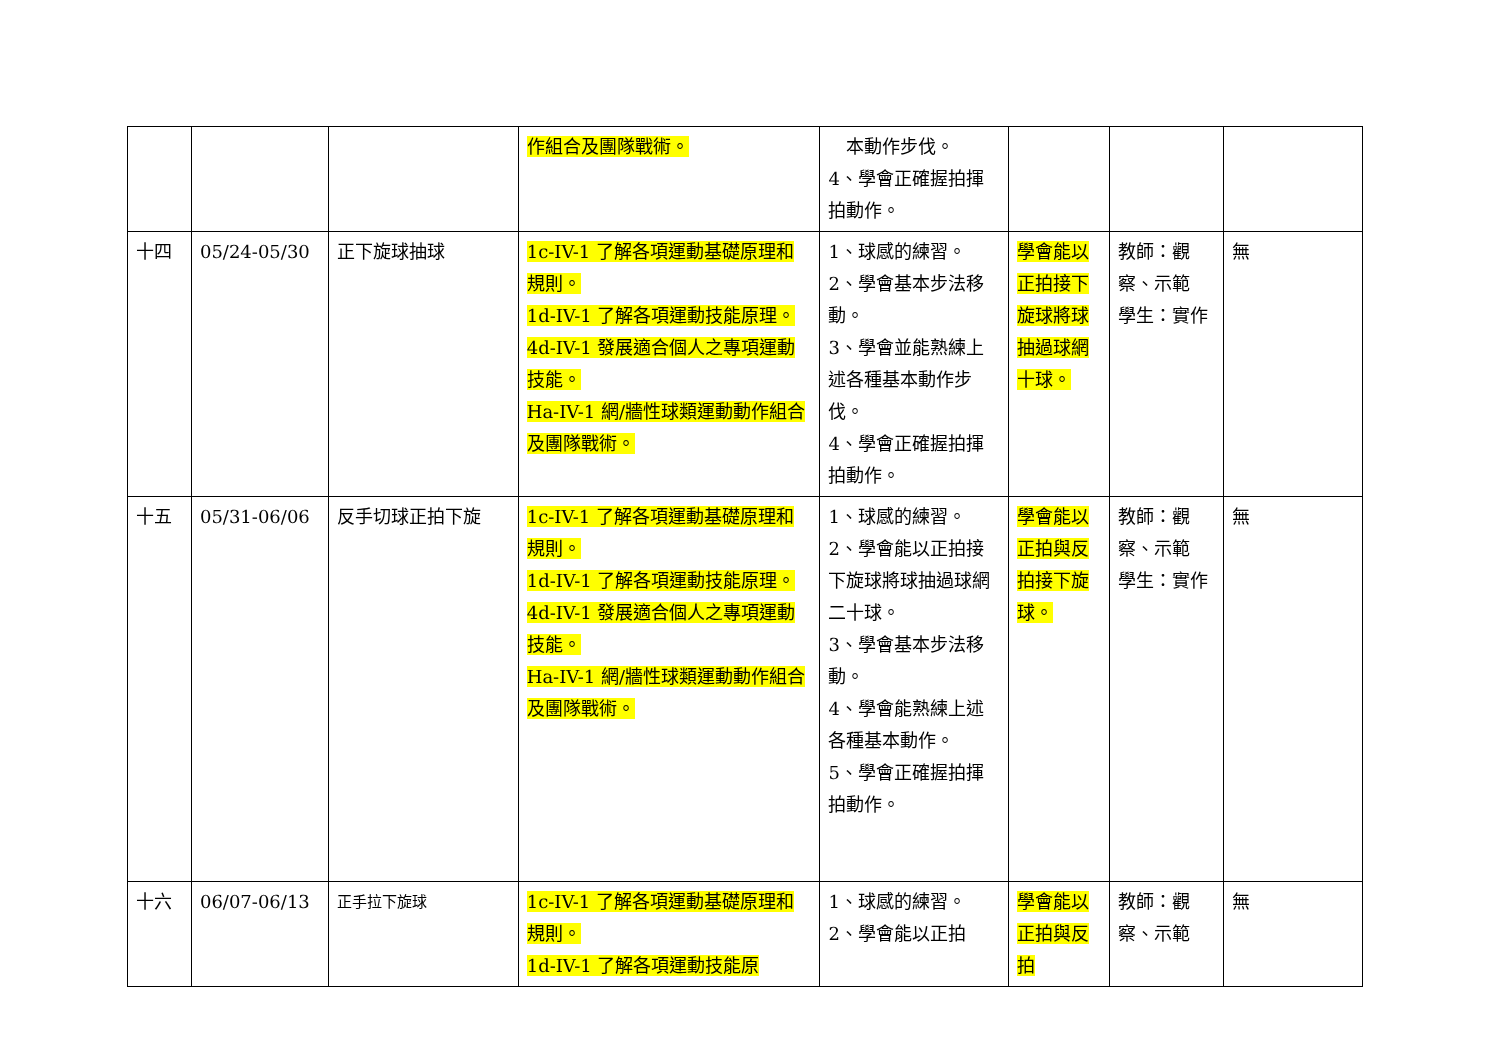| | | | 作組合及團隊戰術。 | 本動作步伐。 4、學會正確握拍揮拍動作。 | | | |
| 十四 | 05/24-05/30 | 正下旋球抽球 | 1c-IV-1 了解各項運動基礎原理和規則。 1d-IV-1 了解各項運動技能原理。 4d-IV-1 發展適合個人之專項運動技能。 Ha-IV-1 網/牆性球類運動動作組合及團隊戰術。 | 1、球感的練習。 2、學會基本步法移動。 3、學會並能熟練上述各種基本動作步伐。 4、學會正確握拍揮拍動作。 | 學會能以正拍接下旋球將球抽過球網十球。 | 教師：觀察、示範 學生：實作 | 無 |
| 十五 | 05/31-06/06 | 反手切球正拍下旋 | 1c-IV-1 了解各項運動基礎原理和規則。 1d-IV-1 了解各項運動技能原理。 4d-IV-1 發展適合個人之專項運動技能。 Ha-IV-1 網/牆性球類運動動作組合及團隊戰術。 | 1、球感的練習。 2、學會能以正拍接下旋球將球抽過球網二十球。 3、學會基本步法移動。 4、學會能熟練上述各種基本動作。 5、學會正確握拍揮拍動作。 | 學會能以正拍與反拍接下旋球。 | 教師：觀察、示範 學生：實作 | 無 |
| 十六 | 06/07-06/13 | 正手拉下旋球 | 1c-IV-1 了解各項運動基礎原理和規則。 1d-IV-1 了解各項運動技能原 | 1、球感的練習。 2、學會能以正拍 | 學會能以正拍與反拍 | 教師：觀察、示範 | 無 |